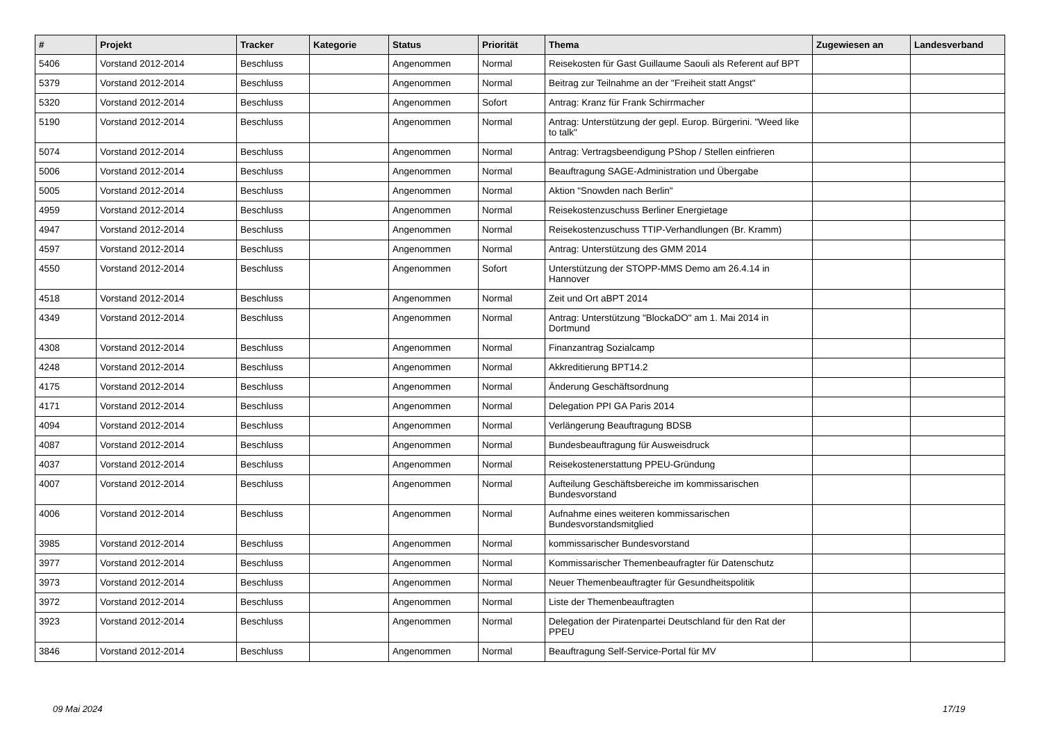| # | Projekt | Tracker | Kategorie | Status | Priorität | Thema | Zugewiesen an | Landesverband |
| --- | --- | --- | --- | --- | --- | --- | --- | --- |
| 5406 | Vorstand 2012-2014 | Beschluss | | Angenommen | Normal | Reisekosten für Gast Guillaume Saouli als Referent auf BPT | | |
| 5379 | Vorstand 2012-2014 | Beschluss | | Angenommen | Normal | Beitrag zur Teilnahme an der "Freiheit statt Angst" | | |
| 5320 | Vorstand 2012-2014 | Beschluss | | Angenommen | Sofort | Antrag: Kranz für Frank Schirrmacher | | |
| 5190 | Vorstand 2012-2014 | Beschluss | | Angenommen | Normal | Antrag: Unterstützung der gepl. Europ. Bürgerini. "Weed like to talk" | | |
| 5074 | Vorstand 2012-2014 | Beschluss | | Angenommen | Normal | Antrag: Vertragsbeendigung PShop / Stellen einfrieren | | |
| 5006 | Vorstand 2012-2014 | Beschluss | | Angenommen | Normal | Beauftragung SAGE-Administration und Übergabe | | |
| 5005 | Vorstand 2012-2014 | Beschluss | | Angenommen | Normal | Aktion "Snowden nach Berlin" | | |
| 4959 | Vorstand 2012-2014 | Beschluss | | Angenommen | Normal | Reisekostenzuschuss Berliner Energietage | | |
| 4947 | Vorstand 2012-2014 | Beschluss | | Angenommen | Normal | Reisekostenzuschuss TTIP-Verhandlungen (Br. Kramm) | | |
| 4597 | Vorstand 2012-2014 | Beschluss | | Angenommen | Normal | Antrag: Unterstützung des GMM 2014 | | |
| 4550 | Vorstand 2012-2014 | Beschluss | | Angenommen | Sofort | Unterstützung der STOPP-MMS Demo am 26.4.14 in Hannover | | |
| 4518 | Vorstand 2012-2014 | Beschluss | | Angenommen | Normal | Zeit und Ort aBPT 2014 | | |
| 4349 | Vorstand 2012-2014 | Beschluss | | Angenommen | Normal | Antrag: Unterstützung "BlockaDO" am 1. Mai 2014 in Dortmund | | |
| 4308 | Vorstand 2012-2014 | Beschluss | | Angenommen | Normal | Finanzantrag Sozialcamp | | |
| 4248 | Vorstand 2012-2014 | Beschluss | | Angenommen | Normal | Akkreditierung BPT14.2 | | |
| 4175 | Vorstand 2012-2014 | Beschluss | | Angenommen | Normal | Änderung Geschäftsordnung | | |
| 4171 | Vorstand 2012-2014 | Beschluss | | Angenommen | Normal | Delegation PPI GA Paris 2014 | | |
| 4094 | Vorstand 2012-2014 | Beschluss | | Angenommen | Normal | Verlängerung Beauftragung BDSB | | |
| 4087 | Vorstand 2012-2014 | Beschluss | | Angenommen | Normal | Bundesbeauftragung für Ausweisdruck | | |
| 4037 | Vorstand 2012-2014 | Beschluss | | Angenommen | Normal | Reisekostenerstattung PPEU-Gründung | | |
| 4007 | Vorstand 2012-2014 | Beschluss | | Angenommen | Normal | Aufteilung Geschäftsbereiche im kommissarischen Bundesvorstand | | |
| 4006 | Vorstand 2012-2014 | Beschluss | | Angenommen | Normal | Aufnahme eines weiteren kommissarischen Bundesvorstandsmitglied | | |
| 3985 | Vorstand 2012-2014 | Beschluss | | Angenommen | Normal | kommissarischer Bundesvorstand | | |
| 3977 | Vorstand 2012-2014 | Beschluss | | Angenommen | Normal | Kommissarischer Themenbeaufragter für Datenschutz | | |
| 3973 | Vorstand 2012-2014 | Beschluss | | Angenommen | Normal | Neuer Themenbeauftragter für Gesundheitspolitik | | |
| 3972 | Vorstand 2012-2014 | Beschluss | | Angenommen | Normal | Liste der Themenbeauftragten | | |
| 3923 | Vorstand 2012-2014 | Beschluss | | Angenommen | Normal | Delegation der Piratenpartei Deutschland für den Rat der PPEU | | |
| 3846 | Vorstand 2012-2014 | Beschluss | | Angenommen | Normal | Beauftragung Self-Service-Portal für MV | | |
09 Mai 2024 17/19